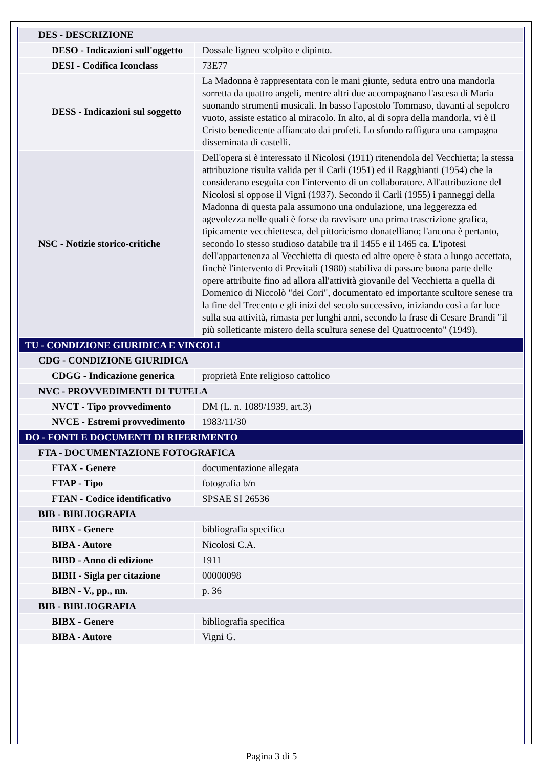| DES - DESCRIZIONE | |
| DESO - Indicazioni sull'oggetto | Dossale ligneo scolpito e dipinto. |
| DESI - Codifica Iconclass | 73E77 |
| DESS - Indicazioni sul soggetto | La Madonna è rappresentata con le mani giunte, seduta entro una mandorla sorretta da quattro angeli, mentre altri due accompagnano l'ascesa di Maria suonando strumenti musicali. In basso l'apostolo Tommaso, davanti al sepolcro vuoto, assiste estatico al miracolo. In alto, al di sopra della mandorla, vi è il Cristo benedicente affiancato dai profeti. Lo sfondo raffigura una campagna disseminata di castelli. |
| NSC - Notizie storico-critiche | Dell'opera si è interessato il Nicolosi (1911) ritenendola del Vecchietta; la stessa attribuzione risulta valida per il Carli (1951) ed il Ragghianti (1954) che la considerano eseguita con l'intervento di un collaboratore. All'attribuzione del Nicolosi si oppose il Vigni (1937). Secondo il Carli (1955) i panneggi della Madonna di questa pala assumono una ondulazione, una leggerezza ed agevolezza nelle quali è forse da ravvisare una prima trascrizione grafica, tipicamente vecchiettesca, del pittoricismo donatelliano; l'ancona è pertanto, secondo lo stesso studioso databile tra il 1455 e il 1465 ca. L'ipotesi dell'appartenenza al Vecchietta di questa ed altre opere è stata a lungo accettata, finchè l'intervento di Previtali (1980) stabiliva di passare buona parte delle opere attribuite fino ad allora all'attività giovanile del Vecchietta a quella di Domenico di Niccolò "dei Cori", documentato ed importante scultore senese tra la fine del Trecento e gli inizi del secolo successivo, iniziando così a far luce sulla sua attività, rimasta per lunghi anni, secondo la frase di Cesare Brandi "il più solleticante mistero della scultura senese del Quattrocento" (1949). |
| TU - CONDIZIONE GIURIDICA E VINCOLI | |
| CDG - CONDIZIONE GIURIDICA | |
| CDGG - Indicazione generica | proprietà Ente religioso cattolico |
| NVC - PROVVEDIMENTI DI TUTELA | |
| NVCT - Tipo provvedimento | DM (L. n. 1089/1939, art.3) |
| NVCE - Estremi provvedimento | 1983/11/30 |
| DO - FONTI E DOCUMENTI DI RIFERIMENTO | |
| FTA - DOCUMENTAZIONE FOTOGRAFICA | |
| FTAX - Genere | documentazione allegata |
| FTAP - Tipo | fotografia b/n |
| FTAN - Codice identificativo | SPSAE SI 26536 |
| BIB - BIBLIOGRAFIA | |
| BIBX - Genere | bibliografia specifica |
| BIBA - Autore | Nicolosi C.A. |
| BIBD - Anno di edizione | 1911 |
| BIBH - Sigla per citazione | 00000098 |
| BIBN - V., pp., nn. | p. 36 |
| BIB - BIBLIOGRAFIA | |
| BIBX - Genere | bibliografia specifica |
| BIBA - Autore | Vigni G. |
Pagina 3 di 5